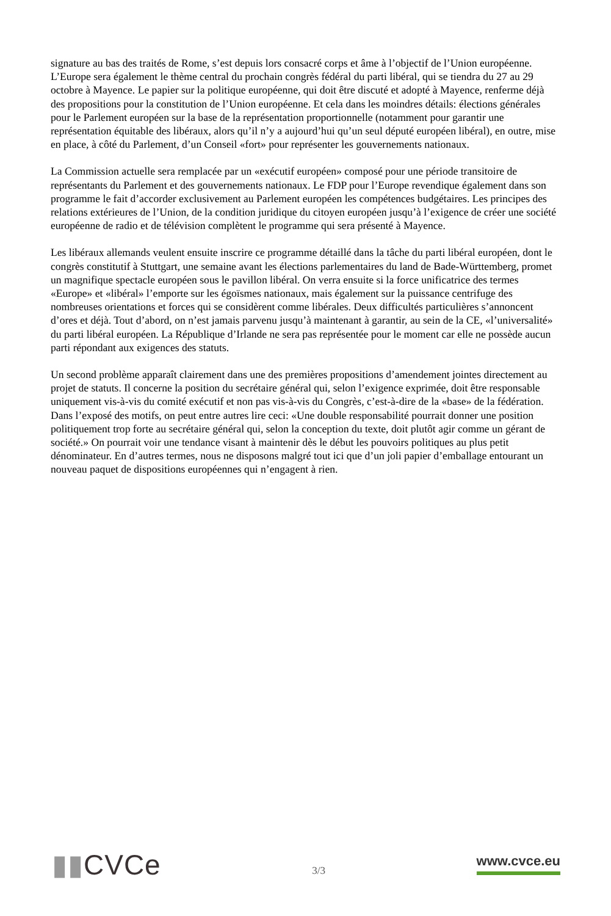signature au bas des traités de Rome, s’est depuis lors consacré corps et âme à l’objectif de l’Union européenne. L’Europe sera également le thème central du prochain congrès fédéral du parti libéral, qui se tiendra du 27 au 29 octobre à Mayence. Le papier sur la politique européenne, qui doit être discuté et adopté à Mayence, renferme déjà des propositions pour la constitution de l’Union européenne. Et cela dans les moindres détails: élections générales pour le Parlement européen sur la base de la représentation proportionnelle (notamment pour garantir une représentation équitable des libéraux, alors qu’il n’y a aujourd’hui qu’un seul député européen libéral), en outre, mise en place, à côté du Parlement, d’un Conseil «fort» pour représenter les gouvernements nationaux.
La Commission actuelle sera remplacée par un «exécutif européen» composé pour une période transitoire de représentants du Parlement et des gouvernements nationaux. Le FDP pour l’Europe revendique également dans son programme le fait d’accorder exclusivement au Parlement européen les compétences budgétaires. Les principes des relations extérieures de l’Union, de la condition juridique du citoyen européen jusqu’à l’exigence de créer une société européenne de radio et de télévision complètent le programme qui sera présenté à Mayence.
Les libéraux allemands veulent ensuite inscrire ce programme détaillé dans la tâche du parti libéral européen, dont le congrès constitutif à Stuttgart, une semaine avant les élections parlementaires du land de Bade-Württemberg, promet un magnifique spectacle européen sous le pavillon libéral. On verra ensuite si la force unificatrice des termes «Europe» et «libéral» l’emporte sur les égoïsmes nationaux, mais également sur la puissance centrifuge des nombreuses orientations et forces qui se considèrent comme libérales. Deux difficultés particulières s’annoncent d’ores et déjà. Tout d’abord, on n’est jamais parvenu jusqu’à maintenant à garantir, au sein de la CE, «l’universalité» du parti libéral européen. La République d’Irlande ne sera pas représentée pour le moment car elle ne possède aucun parti répondant aux exigences des statuts.
Un second problème apparaît clairement dans une des premières propositions d’amendement jointes directement au projet de statuts. Il concerne la position du secrétaire général qui, selon l’exigence exprimée, doit être responsable uniquement vis-à-vis du comité exécutif et non pas vis-à-vis du Congrès, c’est-à-dire de la «base» de la fédération. Dans l’exposé des motifs, on peut entre autres lire ceci: «Une double responsabilité pourrait donner une position politiquement trop forte au secrétaire général qui, selon la conception du texte, doit plutôt agir comme un gérant de société.» On pourrait voir une tendance visant à maintenir dès le début les pouvoirs politiques au plus petit dénominateur. En d’autres termes, nous ne disposons malgré tout ici que d’un joli papier d’emballage entourant un nouveau paquet de dispositions européennes qui n’engagent à rien.
▮▮CVCe
3/3
www.cvce.eu